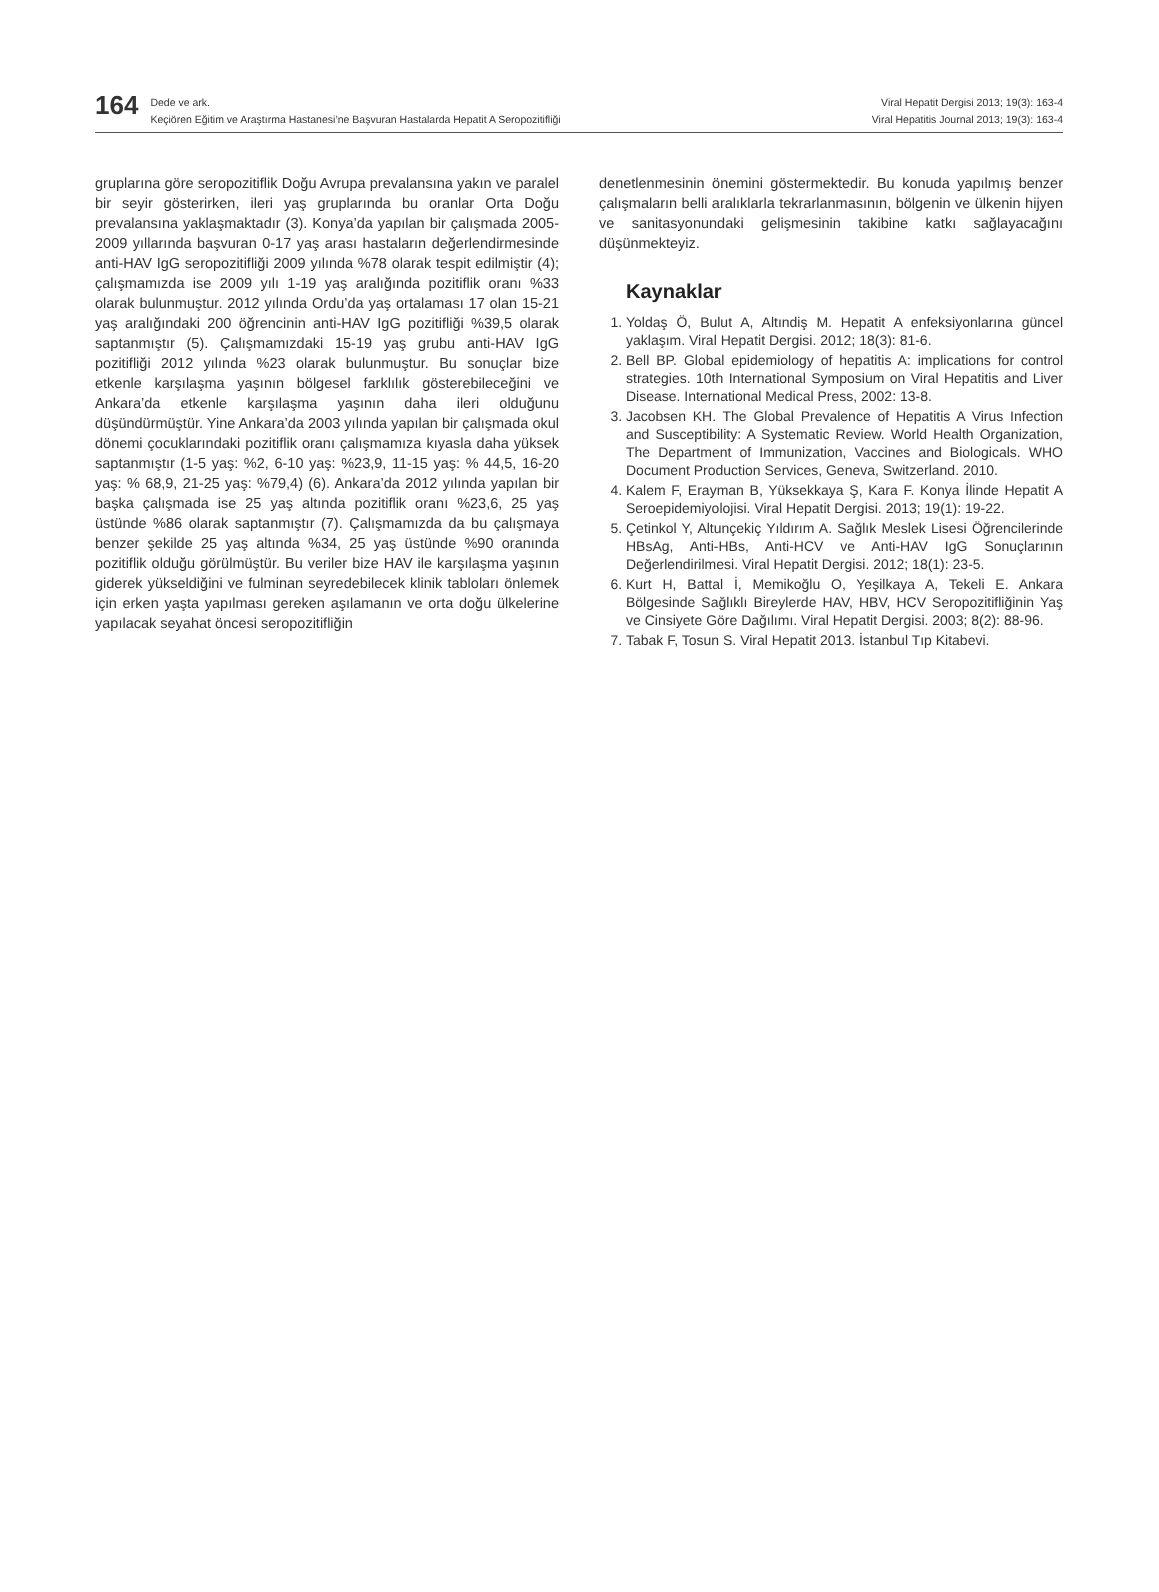164
Dede ve ark.
Keçiören Eğitim ve Araştırma Hastanesi’ne Başvuran Hastalarda Hepatit A Seropozitifliği
Viral Hepatit Dergisi 2013; 19(3): 163-4
Viral Hepatitis Journal 2013; 19(3): 163-4
gruplarına göre seropozitiflik Doğu Avrupa prevalansına yakın ve paralel bir seyir gösterirken, ileri yaş gruplarında bu oranlar Orta Doğu prevalansına yaklaşmaktadır (3). Konya’da yapılan bir çalışmada 2005-2009 yıllarında başvuran 0-17 yaş arası hastaların değerlendirmesinde anti-HAV IgG seropozitifliği 2009 yılında %78 olarak tespit edilmiştir (4); çalışmamızda ise 2009 yılı 1-19 yaş aralığında pozitiflik oranı %33 olarak bulunmuştur. 2012 yılında Ordu’da yaş ortalaması 17 olan 15-21 yaş aralığındaki 200 öğrencinin anti-HAV IgG pozitifliği %39,5 olarak saptanmıştır (5). Çalışmamızdaki 15-19 yaş grubu anti-HAV IgG pozitifliği 2012 yılında %23 olarak bulunmuştur. Bu sonuçlar bize etkenle karşılaşma yaşının bölgesel farklılık gösterebileceğini ve Ankara’da etkenle karşılaşma yaşının daha ileri olduğunu düşündürmüştür. Yine Ankara’da 2003 yılında yapılan bir çalışmada okul dönemi çocuklarındaki pozitiflik oranı çalışmamıza kıyasla daha yüksek saptanmıştır (1-5 yaş: %2, 6-10 yaş: %23,9, 11-15 yaş: % 44,5, 16-20 yaş: % 68,9, 21-25 yaş: %79,4) (6). Ankara’da 2012 yılında yapılan bir başka çalışmada ise 25 yaş altında pozitiflik oranı %23,6, 25 yaş üstünde %86 olarak saptanmıştır (7). Çalışmamızda da bu çalışmaya benzer şekilde 25 yaş altında %34, 25 yaş üstünde %90 oranında pozitiflik olduğu görülmüştür. Bu veriler bize HAV ile karşılaşma yaşının giderek yükseldiğini ve fulminan seyredebilecek klinik tabloları önlemek için erken yaşta yapılması gereken aşılamanın ve orta doğu ülkelerine yapılacak seyahat öncesi seropozitifliğin
denetlenmesinin önemini göstermektedir. Bu konuda yapılmış benzer çalışmaların belli aralıklarla tekrarlanmasının, bölgenin ve ülkenin hijyen ve sanitasyonundaki gelişmesinin takibine katkı sağlayacağını düşünmekteyiz.
Kaynaklar
1. Yoldaş Ö, Bulut A, Altındiş M. Hepatit A enfeksiyonlarına güncel yaklaşım. Viral Hepatit Dergisi. 2012; 18(3): 81-6.
2. Bell BP. Global epidemiology of hepatitis A: implications for control strategies. 10th International Symposium on Viral Hepatitis and Liver Disease. International Medical Press, 2002: 13-8.
3. Jacobsen KH. The Global Prevalence of Hepatitis A Virus Infection and Susceptibility: A Systematic Review. World Health Organization, The Department of Immunization, Vaccines and Biologicals. WHO Document Production Services, Geneva, Switzerland. 2010.
4. Kalem F, Erayman B, Yüksekkaya Ş, Kara F. Konya İlinde Hepatit A Seroepidemiyolojisi. Viral Hepatit Dergisi. 2013; 19(1): 19-22.
5. Çetinkol Y, Altunçekiç Yıldırım A. Sağlık Meslek Lisesi Öğrencilerinde HBsAg, Anti-HBs, Anti-HCV ve Anti-HAV IgG Sonuçlarının Değerlendirilmesi. Viral Hepatit Dergisi. 2012; 18(1): 23-5.
6. Kurt H, Battal İ, Memikoğlu O, Yeşilkaya A, Tekeli E. Ankara Bölgesinde Sağlıklı Bireylerde HAV, HBV, HCV Seropozitifliğinin Yaş ve Cinsiyete Göre Dağılımı. Viral Hepatit Dergisi. 2003; 8(2): 88-96.
7. Tabak F, Tosun S. Viral Hepatit 2013. İstanbul Tıp Kitabevi.